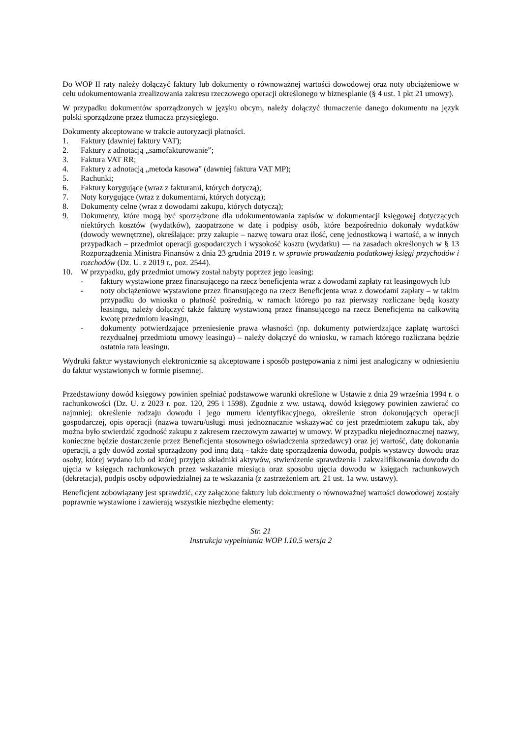Do WOP II raty należy dołączyć faktury lub dokumenty o równoważnej wartości dowodowej oraz noty obciążeniowe w celu udokumentowania zrealizowania zakresu rzeczowego operacji określonego w biznesplanie (§ 4 ust. 1 pkt 21 umowy).
W przypadku dokumentów sporządzonych w języku obcym, należy dołączyć tłumaczenie danego dokumentu na język polski sporządzone przez tłumacza przysięgłego.
Dokumenty akceptowane w trakcie autoryzacji płatności.
1. Faktury (dawniej faktury VAT);
2. Faktury z adnotacją „samofakturowanie”;
3. Faktura VAT RR;
4. Faktury z adnotacją „metoda kasowa” (dawniej faktura VAT MP);
5. Rachunki;
6. Faktury korygujące (wraz z fakturami, których dotyczą);
7. Noty korygujące (wraz z dokumentami, których dotyczą);
8. Dokumenty celne (wraz z dowodami zakupu, których dotyczą);
9. Dokumenty, które mogą być sporządzone dla udokumentowania zapisów w dokumentacji księgowej dotyczących niektórych kosztów (wydatków), zaopatrzone w datę i podpisy osób, które bezpośrednio dokonały wydatków (dowody wewnętrzne), określające: przy zakupie – nazwę towaru oraz ilość, cenę jednostkową i wartość, a w innych przypadkach – przedmiot operacji gospodarczych i wysokość kosztu (wydatku) — na zasadach określonych w § 13 Rozporządzenia Ministra Finansów z dnia 23 grudnia 2019 r. w sprawie prowadzenia podatkowej księgi przychodów i rozchodów (Dz. U. z 2019 r., poz. 2544).
10. W przypadku, gdy przedmiot umowy został nabyty poprzez jego leasing:
- faktury wystawione przez finansującego na rzecz beneficjenta wraz z dowodami zapłaty rat leasingowych lub
- noty obciążeniowe wystawione przez finansującego na rzecz Beneficjenta wraz z dowodami zapłaty – w takim przypadku do wniosku o płatność pośrednią, w ramach którego po raz pierwszy rozliczane będą koszty leasingu, należy dołączyć także fakturę wystawioną przez finansującego na rzecz Beneficjenta na całkowitą kwotę przedmiotu leasingu,
- dokumenty potwierdzające przeniesienie prawa własności (np. dokumenty potwierdzające zapłatę wartości rezydualnej przedmiotu umowy leasingu) – należy dołączyć do wniosku, w ramach którego rozliczana będzie ostatnia rata leasingu.
Wydruki faktur wystawionych elektronicznie są akceptowane i sposób postępowania z nimi jest analogiczny w odniesieniu do faktur wystawionych w formie pisemnej.
Przedstawiony dowód księgowy powinien spełniać podstawowe warunki określone w Ustawie z dnia 29 września 1994 r. o rachunkowości (Dz. U. z 2023 r. poz. 120, 295 i 1598). Zgodnie z ww. ustawą, dowód księgowy powinien zawierać co najmniej: określenie rodzaju dowodu i jego numeru identyfikacyjnego, określenie stron dokonujących operacji gospodarczej, opis operacji (nazwa towaru/usługi musi jednoznacznie wskazywać co jest przedmiotem zakupu tak, aby można było stwierdzić zgodność zakupu z zakresem rzeczowym zawartej w umowy. W przypadku niejednoznacznej nazwy, konieczne będzie dostarczenie przez Beneficjenta stosownego oświadczenia sprzedawcy) oraz jej wartość, datę dokonania operacji, a gdy dowód został sporządzony pod inną datą - także datę sporządzenia dowodu, podpis wystawcy dowodu oraz osoby, której wydano lub od której przyjęto składniki aktywów, stwierdzenie sprawdzenia i zakwalifikowania dowodu do ujęcia w księgach rachunkowych przez wskazanie miesiąca oraz sposobu ujęcia dowodu w księgach rachunkowych (dekretacja), podpis osoby odpowiedzialnej za te wskazania (z zastrzeżeniem art. 21 ust. 1a ww. ustawy).
Beneficjent zobowiązany jest sprawdzić, czy załączone faktury lub dokumenty o równoważnej wartości dowodowej zostały poprawnie wystawione i zawierają wszystkie niezbędne elementy:
Str. 21
Instrukcja wypełniania WOP I.10.5 wersja 2